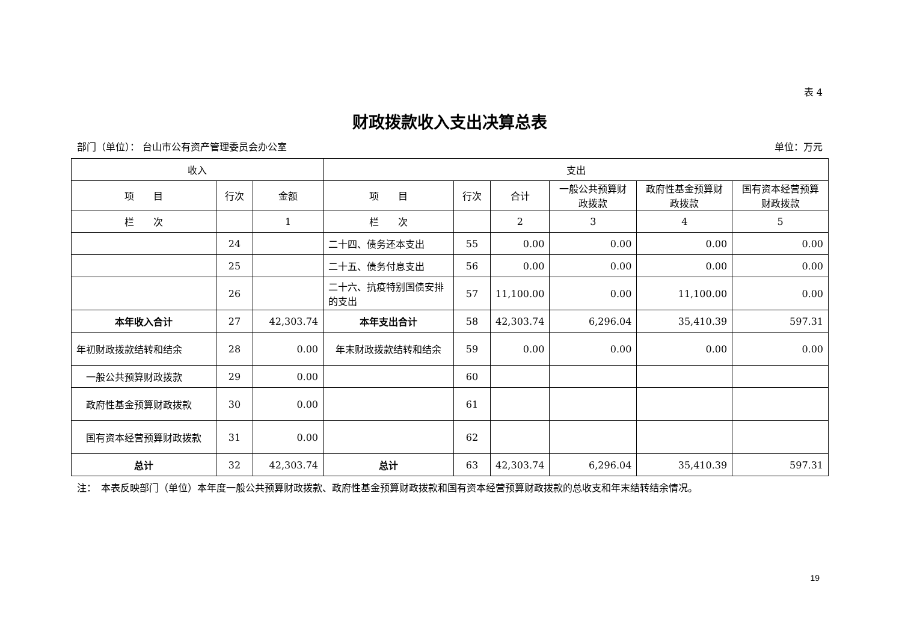表 4
财政拨款收入支出决算总表
部门（单位）： 台山市公有资产管理委员会办公室 单位：万元
| 收入 | | | 支出 | | | | | |
| --- | --- | --- | --- | --- | --- | --- | --- | --- |
| 项 目 | 行次 | 金额 | 项 目 | 行次 | 合计 | 一般公共预算财政拨款 | 政府性基金预算财政拨款 | 国有资本经营预算财政拨款 |
| 栏 次 | | 1 | 栏 次 | | 2 | 3 | 4 | 5 |
| | 24 | | 二十四、债务还本支出 | 55 | 0.00 | 0.00 | 0.00 | 0.00 |
| | 25 | | 二十五、债务付息支出 | 56 | 0.00 | 0.00 | 0.00 | 0.00 |
| | 26 | | 二十六、抗疫特别国债安排的支出 | 57 | 11,100.00 | 0.00 | 11,100.00 | 0.00 |
| 本年收入合计 | 27 | 42,303.74 | 本年支出合计 | 58 | 42,303.74 | 6,296.04 | 35,410.39 | 597.31 |
| 年初财政拨款结转和结余 | 28 | 0.00 | 年末财政拨款结转和结余 | 59 | 0.00 | 0.00 | 0.00 | 0.00 |
| 一般公共预算财政拨款 | 29 | 0.00 | | 60 | | | | |
| 政府性基金预算财政拨款 | 30 | 0.00 | | 61 | | | | |
| 国有资本经营预算财政拨款 | 31 | 0.00 | | 62 | | | | |
| 总计 | 32 | 42,303.74 | 总计 | 63 | 42,303.74 | 6,296.04 | 35,410.39 | 597.31 |
注：　本表反映部门（单位）本年度一般公共预算财政拨款、政府性基金预算财政拨款和国有资本经营预算财政拨款的总收支和年末结转结余情况。
19